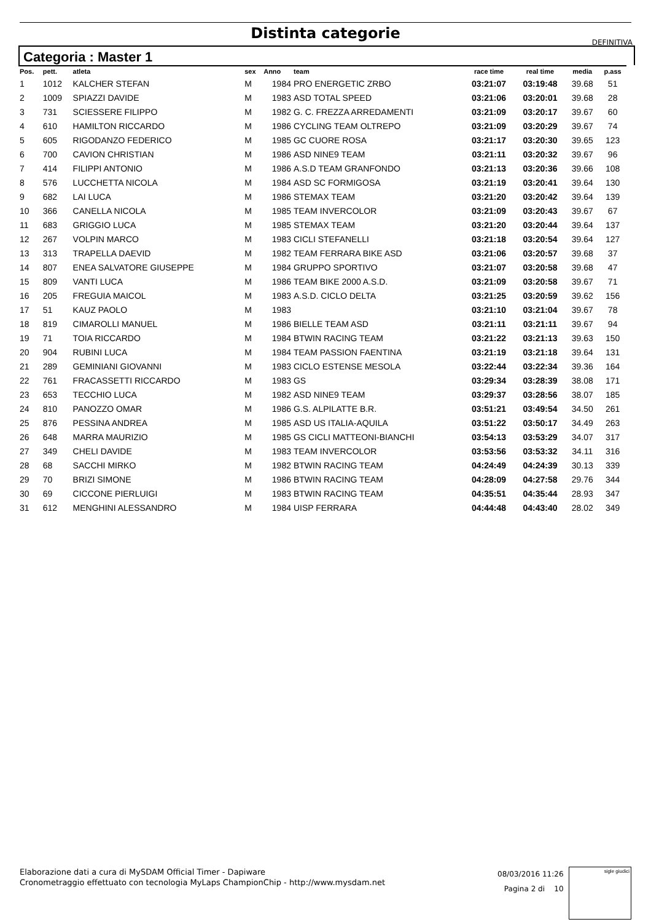Distinta categorie
DEFINITIVA
Categoria : Master 1
| Pos. | pett. | atleta | sex | Anno | team | race time | real time | media | p.ass |
| --- | --- | --- | --- | --- | --- | --- | --- | --- | --- |
| 1 | 1012 | KALCHER STEFAN | M | 1984 | PRO ENERGETIC ZRBO | 03:21:07 | 03:19:48 | 39.68 | 51 |
| 2 | 1009 | SPIAZZI DAVIDE | M | 1983 | ASD TOTAL SPEED | 03:21:06 | 03:20:01 | 39.68 | 28 |
| 3 | 731 | SCIESSERE FILIPPO | M | 1982 | G. C. FREZZA ARREDAMENTI | 03:21:09 | 03:20:17 | 39.67 | 60 |
| 4 | 610 | HAMILTON RICCARDO | M | 1986 | CYCLING TEAM OLTREPO | 03:21:09 | 03:20:29 | 39.67 | 74 |
| 5 | 605 | RIGODANZO FEDERICO | M | 1985 | GC CUORE ROSA | 03:21:17 | 03:20:30 | 39.65 | 123 |
| 6 | 700 | CAVION CHRISTIAN | M | 1986 | ASD NINE9 TEAM | 03:21:11 | 03:20:32 | 39.67 | 96 |
| 7 | 414 | FILIPPI ANTONIO | M | 1986 | A.S.D TEAM GRANFONDO | 03:21:13 | 03:20:36 | 39.66 | 108 |
| 8 | 576 | LUCCHETTA NICOLA | M | 1984 | ASD SC FORMIGOSA | 03:21:19 | 03:20:41 | 39.64 | 130 |
| 9 | 682 | LAI LUCA | M | 1986 | STEMAX TEAM | 03:21:20 | 03:20:42 | 39.64 | 139 |
| 10 | 366 | CANELLA NICOLA | M | 1985 | TEAM INVERCOLOR | 03:21:09 | 03:20:43 | 39.67 | 67 |
| 11 | 683 | GRIGGIO LUCA | M | 1985 | STEMAX TEAM | 03:21:20 | 03:20:44 | 39.64 | 137 |
| 12 | 267 | VOLPIN MARCO | M | 1983 | CICLI STEFANELLI | 03:21:18 | 03:20:54 | 39.64 | 127 |
| 13 | 313 | TRAPELLA DAEVID | M | 1982 | TEAM FERRARA BIKE ASD | 03:21:06 | 03:20:57 | 39.68 | 37 |
| 14 | 807 | ENEA SALVATORE GIUSEPPE | M | 1984 | GRUPPO SPORTIVO | 03:21:07 | 03:20:58 | 39.68 | 47 |
| 15 | 809 | VANTI LUCA | M | 1986 | TEAM BIKE 2000 A.S.D. | 03:21:09 | 03:20:58 | 39.67 | 71 |
| 16 | 205 | FREGUIA MAICOL | M | 1983 | A.S.D. CICLO DELTA | 03:21:25 | 03:20:59 | 39.62 | 156 |
| 17 | 51 | KAUZ PAOLO | M | 1983 | | 03:21:10 | 03:21:04 | 39.67 | 78 |
| 18 | 819 | CIMAROLLI MANUEL | M | 1986 | BIELLE TEAM ASD | 03:21:11 | 03:21:11 | 39.67 | 94 |
| 19 | 71 | TOIA RICCARDO | M | 1984 | BTWIN RACING TEAM | 03:21:22 | 03:21:13 | 39.63 | 150 |
| 20 | 904 | RUBINI LUCA | M | 1984 | TEAM PASSION FAENTINA | 03:21:19 | 03:21:18 | 39.64 | 131 |
| 21 | 289 | GEMINIANI GIOVANNI | M | 1983 | CICLO ESTENSE MESOLA | 03:22:44 | 03:22:34 | 39.36 | 164 |
| 22 | 761 | FRACASSETTI RICCARDO | M | 1983 | GS | 03:29:34 | 03:28:39 | 38.08 | 171 |
| 23 | 653 | TECCHIO LUCA | M | 1982 | ASD NINE9 TEAM | 03:29:37 | 03:28:56 | 38.07 | 185 |
| 24 | 810 | PANOZZO OMAR | M | 1986 | G.S. ALPILATTE B.R. | 03:51:21 | 03:49:54 | 34.50 | 261 |
| 25 | 876 | PESSINA ANDREA | M | 1985 | ASD US ITALIA-AQUILA | 03:51:22 | 03:50:17 | 34.49 | 263 |
| 26 | 648 | MARRA MAURIZIO | M | 1985 | GS CICLI MATTEONI-BIANCHI | 03:54:13 | 03:53:29 | 34.07 | 317 |
| 27 | 349 | CHELI DAVIDE | M | 1983 | TEAM INVERCOLOR | 03:53:56 | 03:53:32 | 34.11 | 316 |
| 28 | 68 | SACCHI MIRKO | M | 1982 | BTWIN RACING TEAM | 04:24:49 | 04:24:39 | 30.13 | 339 |
| 29 | 70 | BRIZI SIMONE | M | 1986 | BTWIN RACING TEAM | 04:28:09 | 04:27:58 | 29.76 | 344 |
| 30 | 69 | CICCONE PIERLUIGI | M | 1983 | BTWIN RACING TEAM | 04:35:51 | 04:35:44 | 28.93 | 347 |
| 31 | 612 | MENGHINI ALESSANDRO | M | 1984 | UISP FERRARA | 04:44:48 | 04:43:40 | 28.02 | 349 |
Elaborazione dati a cura di MySDAM Official Timer - Dapiware
Cronometraggio effettuato con tecnologia MyLaps ChampionChip - http://www.mysdam.net
08/03/2016 11:26
Pagina 2 di 10
sigle giudici